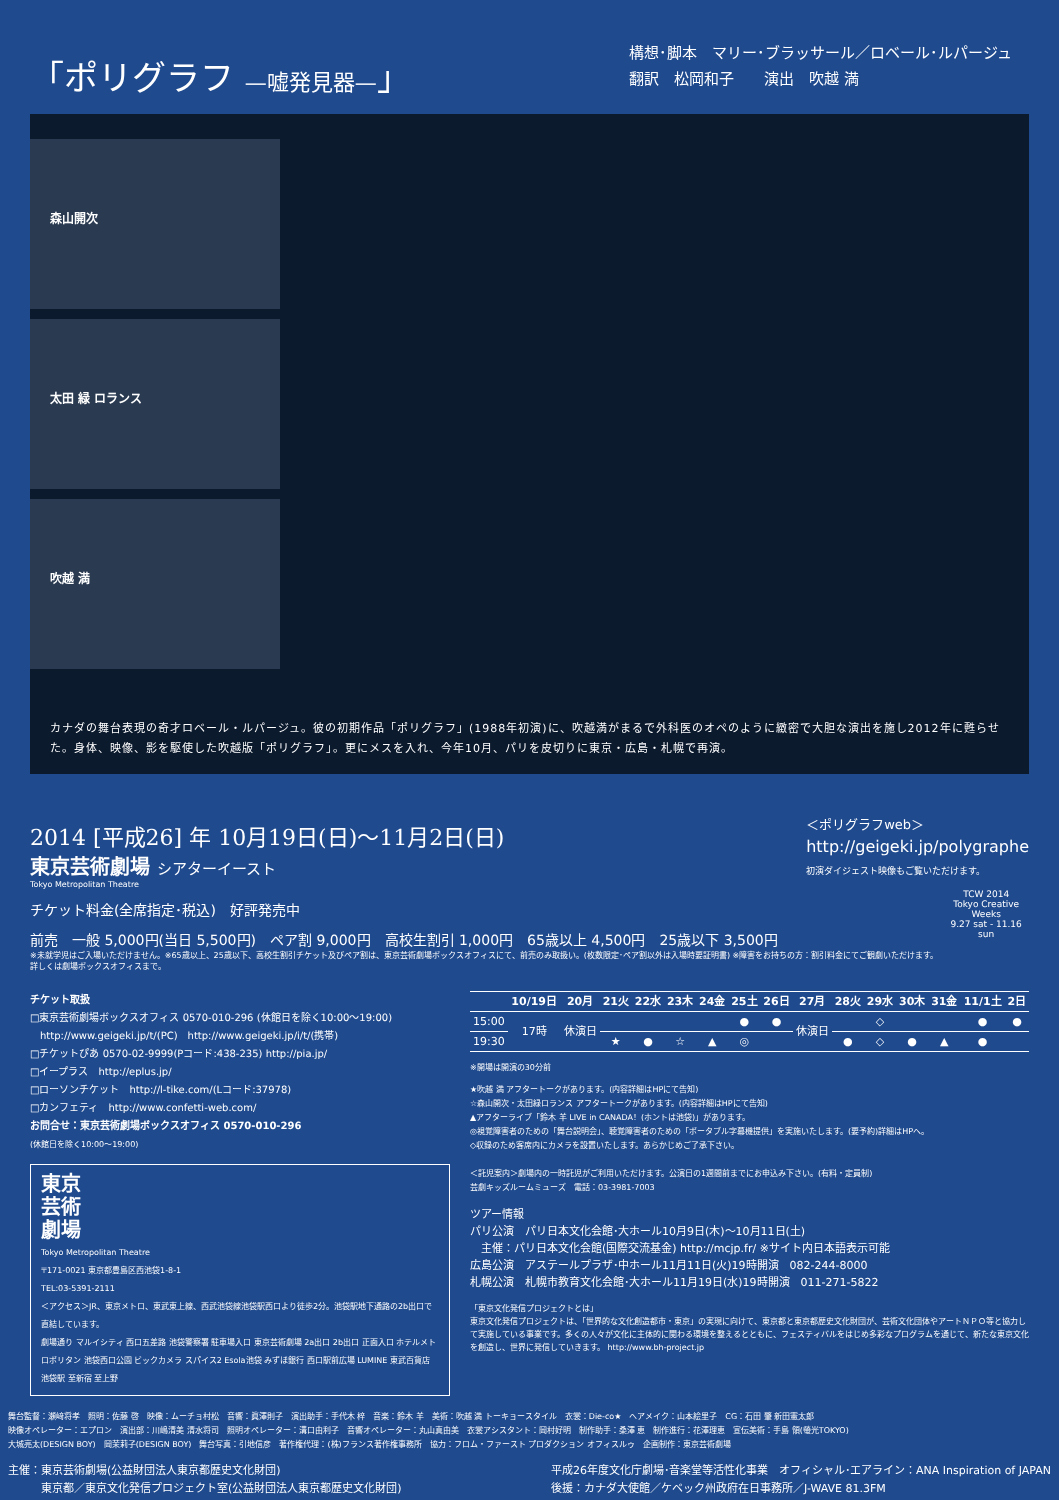「ポリグラフ —嘘発見器—」
構想･脚本　マリー･ブラッサール／ロベール･ルパージュ
翻訳　松岡和子　　演出　吹越 満
森山開次
太田 緑 ロランス
吹越 満
カナダの舞台表現の奇才ロベール・ルパージュ。彼の初期作品「ポリグラフ」(1988年初演)に、吹越満がまるで外科医のオペのように緻密で大胆な演出を施し2012年に甦らせた。身体、映像、影を駆使した吹越版「ポリグラフ」。更にメスを入れ、今年10月、パリを皮切りに東京・広島・札幌で再演。
2014 [平成26] 年 10月19日(日)～11月2日(日)
東京芸術劇場 シアターイースト
Tokyo Metropolitan Theatre
＜ポリグラフweb＞
http://geigeki.jp/polygraphe
初演ダイジェスト映像もご覧いただけます。
チケット料金(全席指定･税込)　好評発売中
前売　一般 5,000円(当日 5,500円)　ペア割 9,000円　高校生割引 1,000円　65歳以上 4,500円　25歳以下 3,500円
※未就学児はご入場いただけません。※65歳以上、25歳以下、高校生割引チケット及びペア割は、東京芸術劇場ボックスオフィスにて、前売のみ取扱い。(枚数限定･ペア割以外は入場時要証明書) ※障害をお持ちの方：割引料金にてご観劇いただけます。詳しくは劇場ボックスオフィスまで。
TCW 2014
Tokyo Creative Weeks
9.27 sat - 11.16 sun
チケット取扱
□東京芸術劇場ボックスオフィス 0570-010-296 (休館日を除く10:00～19:00)
　http://www.geigeki.jp/t/(PC)　http://www.geigeki.jp/i/t/(携帯)
□チケットぴあ 0570-02-9999(Pコード:438-235) http://pia.jp/
□イープラス　http://eplus.jp/
□ローソンチケット　http://l-tike.com/(Lコード:37978)
□カンフェティ　http://www.confetti-web.com/
お問合せ：東京芸術劇場ボックスオフィス 0570-010-296
(休館日を除く10:00～19:00)
東京
芸術
劇場
Tokyo Metropolitan Theatre
〒171-0021 東京都豊島区西池袋1-8-1
TEL:03-5391-2111
＜アクセス＞JR、東京メトロ、東武東上線、西武池袋線池袋駅西口より徒歩2分。池袋駅地下通路の2b出口で直結しています。
劇場通り マルイシティ 西口五差路 池袋警察署 駐車場入口 東京芸術劇場 2a出口 2b出口 正面入口 ホテルメトロポリタン 池袋西口公園 ビックカメラ スパイス2 Esola池袋 みずほ銀行 西口駅前広場 LUMINE 東武百貨店 池袋駅 至新宿 至上野
| | 10/19日 | 20月 | 21火 | 22水 | 23木 | 24金 | 25土 | 26日 | 27月 | 28火 | 29水 | 30木 | 31金 | 11/1土 | 2日 |
| --- | --- | --- | --- | --- | --- | --- | --- | --- | --- | --- | --- | --- | --- | --- | --- |
| 15:00 | 17時 | 休演日 | | | | | ● | ● | 休演日 | | ◇ | | | ● | ● |
| 19:30 | | | ★ | ● | ☆ | ▲ | ◎ | | | ● | ◇ | ● | ▲ | ● | |
※開場は開演の30分前
★吹越 満 アフタートークがあります。(内容詳細はHPにて告知)
☆森山開次・太田緑ロランス アフタートークがあります。(内容詳細はHPにて告知)
▲アフターライブ「鈴木 羊 LIVE in CANADA！(ホントは池袋)」があります。
◎視覚障害者のための「舞台説明会」、聴覚障害者のための「ポータブル字幕機提供」を実施いたします。(要予約)詳細はHPへ。
◇収録のため客席内にカメラを設置いたします。あらかじめご了承下さい。
＜託児案内＞劇場内の一時託児がご利用いただけます。公演日の1週間前までにお申込み下さい。(有料・定員制)
芸劇キッズルームミューズ　電話：03-3981-7003
ツアー情報
パリ公演　パリ日本文化会館･大ホール10月9日(木)～10月11日(土)
　主催：パリ日本文化会館(国際交流基金) http://mcjp.fr/ ※サイト内日本語表示可能
広島公演　アステールプラザ･中ホール11月11日(火)19時開演　082-244-8000
札幌公演　札幌市教育文化会館･大ホール11月19日(水)19時開演　011-271-5822
「東京文化発信プロジェクトとは」
東京文化発信プロジェクトは、「世界的な文化創造都市・東京」の実現に向けて、東京都と東京都歴史文化財団が、芸術文化団体やアートＮＰＯ等と協力して実施している事業です。多くの人々が文化に主体的に関わる環境を整えるとともに、フェスティバルをはじめ多彩なプログラムを通じて、新たな東京文化を創造し、世界に発信していきます。 http://www.bh-project.jp
舞台監督：瀬﨑将孝　照明：佐藤 啓　映像：ムーチョ村松　音響：眞澤則子　演出助手：手代木 梓　音楽：鈴木 羊　美術：吹越 満 トーキョースタイル　衣裳：Die-co★　ヘアメイク：山本絵里子　CG：石田 肇 新田憲太郎
映像オペレーター：エプロン　演出部：川嶋清美 清水将司　照明オペレーター：溝口由利子　音響オペレーター：丸山真由美　衣裳アシスタント：岡村好明　制作助手：桑澤 恵　制作進行：花澤理恵　宣伝美術：手島 領(螢光TOKYO)
大城亮太(DESIGN BOY)　岡茉莉子(DESIGN BOY)　舞台写真：引地信彦　著作権代理：(株)フランス著作権事務所　協力：フロム・ファースト プロダクション オフィスルゥ　企画制作：東京芸術劇場
主催：東京芸術劇場(公益財団法人東京都歴史文化財団)
　　　東京都／東京文化発信プロジェクト室(公益財団法人東京都歴史文化財団)
平成26年度文化庁劇場･音楽堂等活性化事業　オフィシャル･エアライン：ANA Inspiration of JAPAN
後援：カナダ大使館／ケベック州政府在日事務所／J-WAVE 81.3FM